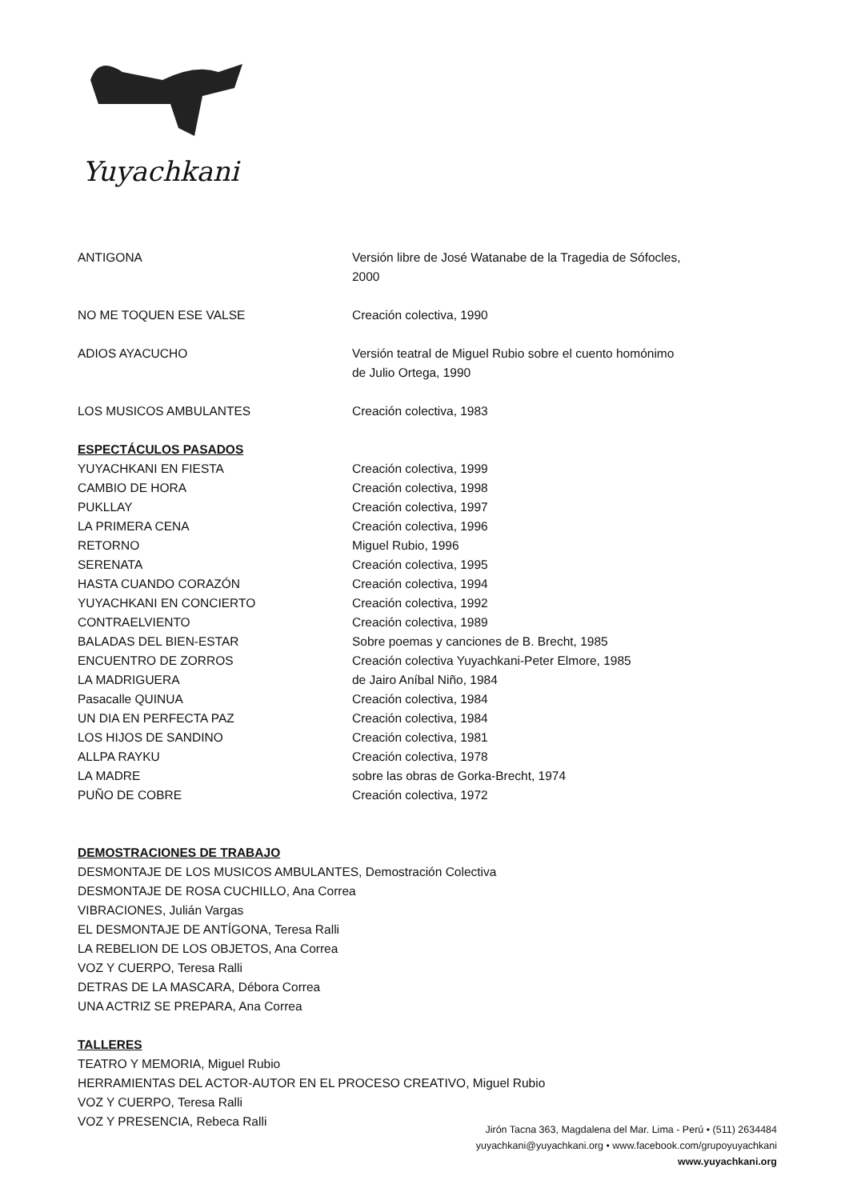Yuyachkani
ANTIGONA Versión libre de José Watanabe de la Tragedia de Sófocles, 2000
NO ME TOQUEN ESE VALSE Creación colectiva, 1990
ADIOS AYACUCHO Versión teatral de Miguel Rubio sobre el cuento homónimo de Julio Ortega, 1990
LOS MUSICOS AMBULANTES Creación colectiva, 1983
ESPECTÁCULOS PASADOS
YUYACHKANI EN FIESTA Creación colectiva, 1999
CAMBIO DE HORA Creación colectiva, 1998
PUKLLAY Creación colectiva, 1997
LA PRIMERA CENA Creación colectiva, 1996
RETORNO Miguel Rubio, 1996
SERENATA Creación colectiva, 1995
HASTA CUANDO CORAZÓN Creación colectiva, 1994
YUYACHKANI EN CONCIERTO Creación colectiva, 1992
CONTRAELVIENTO Creación colectiva, 1989
BALADAS DEL BIEN-ESTAR Sobre poemas y canciones de B. Brecht, 1985
ENCUENTRO DE ZORROS Creación colectiva Yuyachkani-Peter Elmore, 1985
LA MADRIGUERA de Jairo Aníbal Niño, 1984
Pasacalle QUINUA Creación colectiva, 1984
UN DIA EN PERFECTA PAZ Creación colectiva, 1984
LOS HIJOS DE SANDINO Creación colectiva, 1981
ALLPA RAYKU Creación colectiva, 1978
LA MADRE sobre las obras de Gorka-Brecht, 1974
PUÑO DE COBRE Creación colectiva, 1972
DEMOSTRACIONES DE TRABAJO
DESMONTAJE DE LOS MUSICOS AMBULANTES, Demostración Colectiva
DESMONTAJE DE ROSA CUCHILLO, Ana Correa
VIBRACIONES, Julián Vargas
EL DESMONTAJE DE ANTÍGONA, Teresa Ralli
LA REBELION DE LOS OBJETOS, Ana Correa
VOZ Y CUERPO, Teresa Ralli
DETRAS DE LA MASCARA, Débora Correa
UNA ACTRIZ SE PREPARA, Ana Correa
TALLERES
TEATRO Y MEMORIA, Miguel Rubio
HERRAMIENTAS DEL ACTOR-AUTOR EN EL PROCESO CREATIVO, Miguel Rubio
VOZ Y CUERPO, Teresa Ralli
VOZ Y PRESENCIA, Rebeca Ralli
Jirón Tacna 363, Magdalena del Mar. Lima - Perú • (511) 2634484
yuyachkani@yuyachkani.org • www.facebook.com/grupoyuyachkani
www.yuyachkani.org